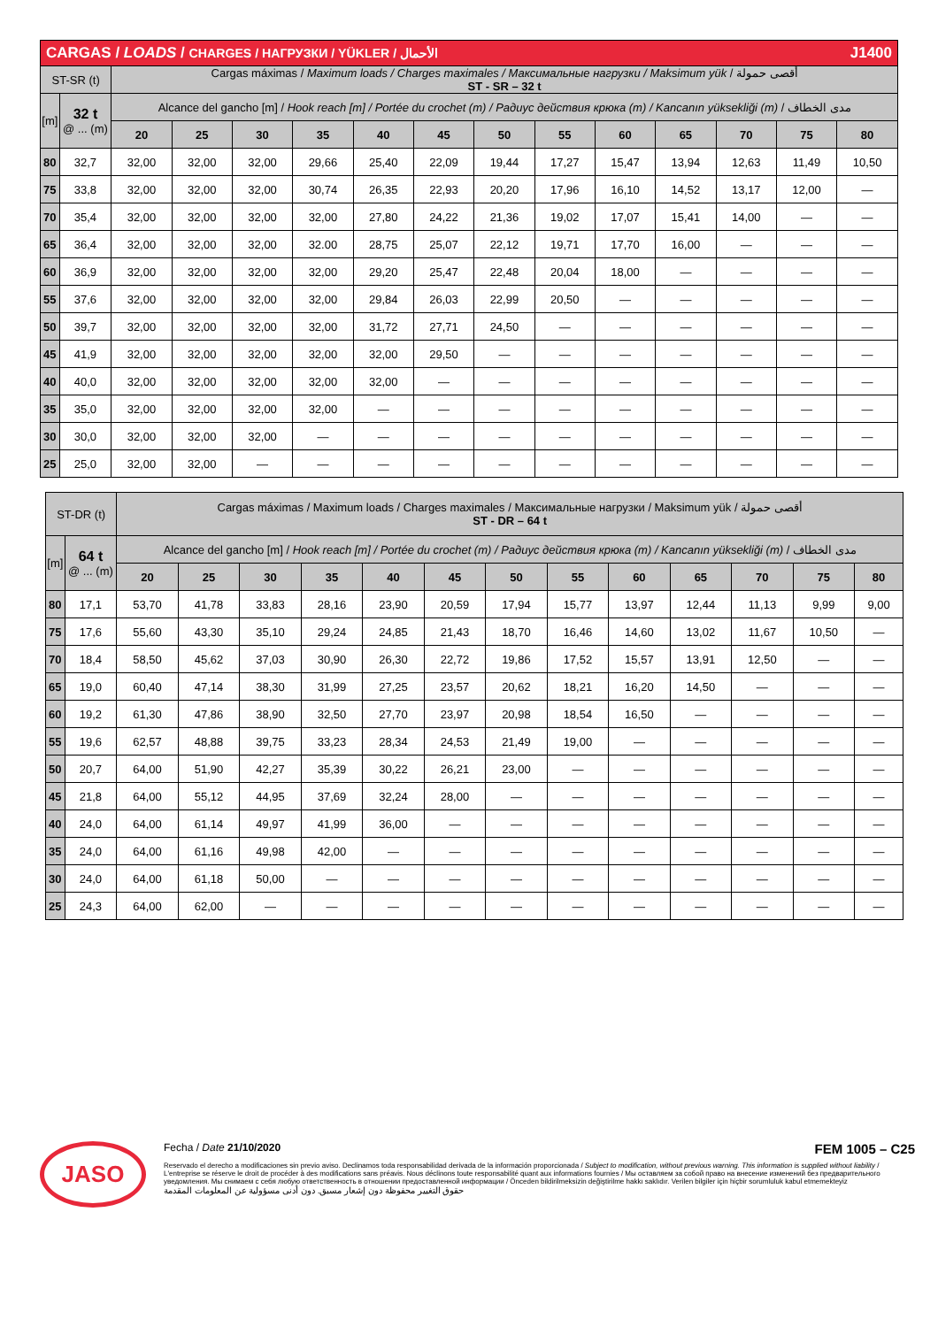| CARGAS / LOADS / CHARGES / НАГРУЗКИ / YÜKLER / الأحمال J1400 | | | | | | | | | | | | | | |
| ST-SR (t) | | Cargas máximas / Maximum loads / Charges maximales / Максимальные нагрузки / Maksimum yük / أقصى حمولة ST - SR – 32 t | | | | | | | | | | | | |
| [m] | 32 t @ ... (m) | Alcance del gancho [m] / Hook reach [m] / Portée du crochet (m) / Радиус действия крюка (m) / Kancanın yüksekliği (m) / مدى الخطاف | | | | | | | | | | | | |
| | | 20 | 25 | 30 | 35 | 40 | 45 | 50 | 55 | 60 | 65 | 70 | 75 | 80 |
| 80 | 32,7 | 32,00 | 32,00 | 32,00 | 29,66 | 25,40 | 22,09 | 19,44 | 17,27 | 15,47 | 13,94 | 12,63 | 11,49 | 10,50 |
| 75 | 33,8 | 32,00 | 32,00 | 32,00 | 30,74 | 26,35 | 22,93 | 20,20 | 17,96 | 16,10 | 14,52 | 13,17 | 12,00 | — |
| 70 | 35,4 | 32,00 | 32,00 | 32,00 | 32,00 | 27,80 | 24,22 | 21,36 | 19,02 | 17,07 | 15,41 | 14,00 | — | — |
| 65 | 36,4 | 32,00 | 32,00 | 32,00 | 32.00 | 28,75 | 25,07 | 22,12 | 19,71 | 17,70 | 16,00 | — | — | — |
| 60 | 36,9 | 32,00 | 32,00 | 32,00 | 32,00 | 29,20 | 25,47 | 22,48 | 20,04 | 18,00 | — | — | — | — |
| 55 | 37,6 | 32,00 | 32,00 | 32,00 | 32,00 | 29,84 | 26,03 | 22,99 | 20,50 | — | — | — | — | — |
| 50 | 39,7 | 32,00 | 32,00 | 32,00 | 32,00 | 31,72 | 27,71 | 24,50 | — | — | — | — | — | — |
| 45 | 41,9 | 32,00 | 32,00 | 32,00 | 32,00 | 32,00 | 29,50 | — | — | — | — | — | — | — |
| 40 | 40,0 | 32,00 | 32,00 | 32,00 | 32,00 | 32,00 | — | — | — | — | — | — | — | — |
| 35 | 35,0 | 32,00 | 32,00 | 32,00 | 32,00 | — | — | — | — | — | — | — | — | — |
| 30 | 30,0 | 32,00 | 32,00 | 32,00 | — | — | — | — | — | — | — | — | — | — |
| 25 | 25,0 | 32,00 | 32,00 | — | — | — | — | — | — | — | — | — | — | — |
| ST-DR (t) | | Cargas máximas / Maximum loads / Charges maximales / Максимальные нагрузки / Maksimum yük / أقصى حمولة ST - DR – 64 t | | | | | | | | | | | | |
| [m] | 64 t @ ... (m) | Alcance del gancho [m] / Hook reach [m] / Portée du crochet (m) / Радиус действия крюка (m) / Kancanın yüksekliği (m) / مدى الخطاف | | | | | | | | | | | | |
| | | 20 | 25 | 30 | 35 | 40 | 45 | 50 | 55 | 60 | 65 | 70 | 75 | 80 |
| 80 | 17,1 | 53,70 | 41,78 | 33,83 | 28,16 | 23,90 | 20,59 | 17,94 | 15,77 | 13,97 | 12,44 | 11,13 | 9,99 | 9,00 |
| 75 | 17,6 | 55,60 | 43,30 | 35,10 | 29,24 | 24,85 | 21,43 | 18,70 | 16,46 | 14,60 | 13,02 | 11,67 | 10,50 | — |
| 70 | 18,4 | 58,50 | 45,62 | 37,03 | 30,90 | 26,30 | 22,72 | 19,86 | 17,52 | 15,57 | 13,91 | 12,50 | — | — |
| 65 | 19,0 | 60,40 | 47,14 | 38,30 | 31,99 | 27,25 | 23,57 | 20,62 | 18,21 | 16,20 | 14,50 | — | — | — |
| 60 | 19,2 | 61,30 | 47,86 | 38,90 | 32,50 | 27,70 | 23,97 | 20,98 | 18,54 | 16,50 | — | — | — | — |
| 55 | 19,6 | 62,57 | 48,88 | 39,75 | 33,23 | 28,34 | 24,53 | 21,49 | 19,00 | — | — | — | — | — |
| 50 | 20,7 | 64,00 | 51,90 | 42,27 | 35,39 | 30,22 | 26,21 | 23,00 | — | — | — | — | — | — |
| 45 | 21,8 | 64,00 | 55,12 | 44,95 | 37,69 | 32,24 | 28,00 | — | — | — | — | — | — | — |
| 40 | 24,0 | 64,00 | 61,14 | 49,97 | 41,99 | 36,00 | — | — | — | — | — | — | — | — |
| 35 | 24,0 | 64,00 | 61,16 | 49,98 | 42,00 | — | — | — | — | — | — | — | — | — |
| 30 | 24,0 | 64,00 | 61,18 | 50,00 | — | — | — | — | — | — | — | — | — | — |
| 25 | 24,3 | 64,00 | 62,00 | — | — | — | — | — | — | — | — | — | — | — |
JASO
Fecha / Date 21/10/2020 FEM 1005 – C25
Reservado el derecho a modificaciones sin previo aviso. Declinamos toda responsabilidad derivada de la información proporcionada / Subject to modification, without previous warning. This information is supplied without liability / L'entreprise se réserve le droit de procéder à des modifications sans préavis. Nous déclinons toute responsabilité quant aux informations fournies / Мы оставляем за собой право на внесение изменений без предварительного уведомления. Мы снимаем с себя любую ответственность в отношении предоставленной информации / Önceden bildirilmeksizin değiştirilme hakkı saklıdır. Verilen bilgiler için hiçbir sorumluluk kabul etmemekteyiz
حقوق التغيير محفوظة دون إشعار مسبق. دون أدنى مسؤولية عن المعلومات المقدمة